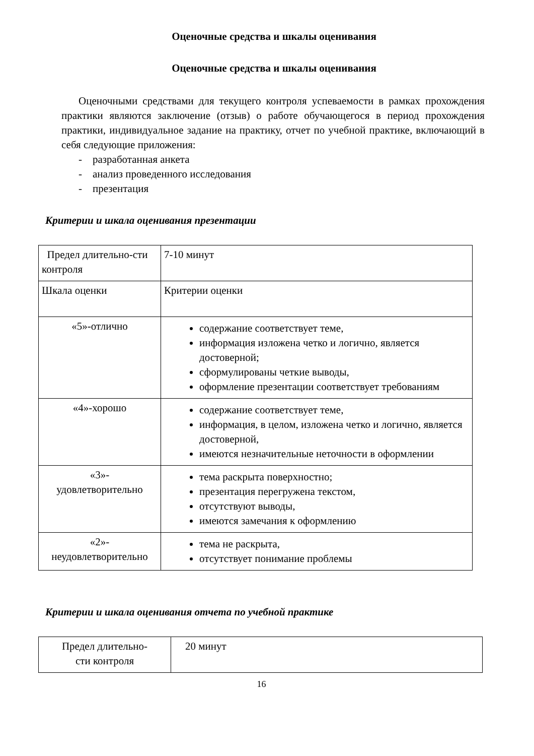Оценочные средства и шкалы оценивания
Оценочные средства и шкалы оценивания
Оценочными средствами для текущего контроля успеваемости в рамках прохождения практики являются заключение (отзыв) о работе обучающегося в период прохождения практики, индивидуальное задание на практику, отчет по учебной практике, включающий в себя следующие приложения:
- разработанная анкета
- анализ проведенного исследования
- презентация
Критерии и шкала оценивания презентации
| Предел длительно-сти контроля | 7-10 минут |
| Шкала оценки | Критерии оценки |
| «5»-отлично | содержание соответствует теме, информация изложена четко и логично, является достоверной; сформулированы четкие выводы, оформление презентации соответствует требованиям |
| «4»-хорошо | содержание соответствует теме, информация, в целом, изложена четко и логично, является достоверной, имеются незначительные неточности в оформлении |
| «3»- удовлетворительно | тема раскрыта поверхностно; презентация перегружена текстом, отсутствуют выводы, имеются замечания к оформлению |
| «2»- неудовлетворительно | тема не раскрыта, отсутствует понимание проблемы |
Критерии и шкала оценивания отчета по учебной практике
| Предел длительно- сти контроля | 20 минут |
16